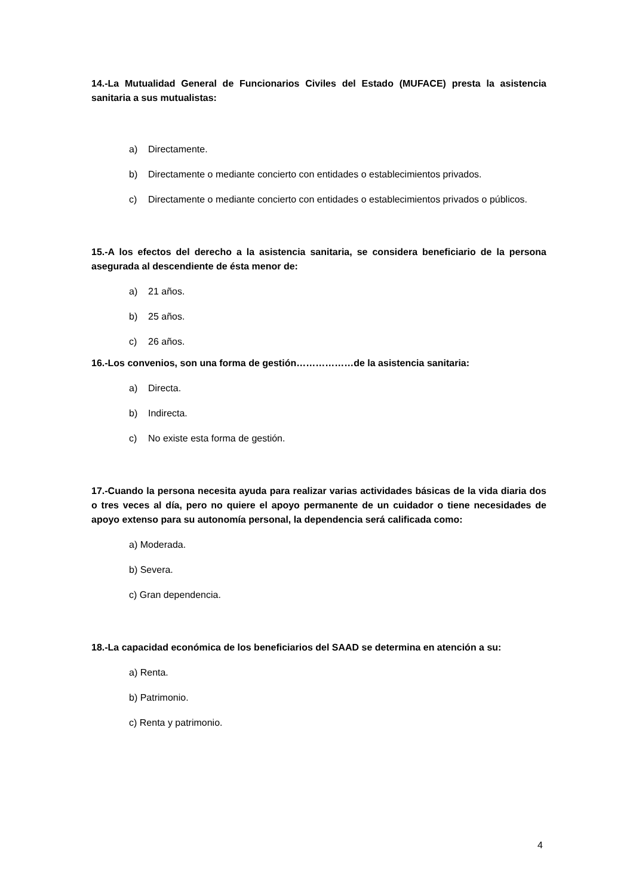14.-La Mutualidad General de Funcionarios Civiles del Estado (MUFACE) presta la asistencia sanitaria a sus mutualistas:
a) Directamente.
b) Directamente o mediante concierto con entidades o establecimientos privados.
c) Directamente o mediante concierto con entidades o establecimientos privados o públicos.
15.-A los efectos del derecho a la asistencia sanitaria, se considera beneficiario de la persona asegurada al descendiente de ésta menor de:
a) 21 años.
b) 25 años.
c) 26 años.
16.-Los convenios, son una forma de gestión………………de la asistencia sanitaria:
a) Directa.
b) Indirecta.
c) No existe esta forma de gestión.
17.-Cuando la persona necesita ayuda para realizar varias actividades básicas de la vida diaria dos o tres veces al día, pero no quiere el apoyo permanente de un cuidador o tiene necesidades de apoyo extenso para su autonomía personal, la dependencia será calificada como:
a) Moderada.
b) Severa.
c) Gran dependencia.
18.-La capacidad económica de los beneficiarios del SAAD se determina en atención a su:
a) Renta.
b) Patrimonio.
c) Renta y patrimonio.
4